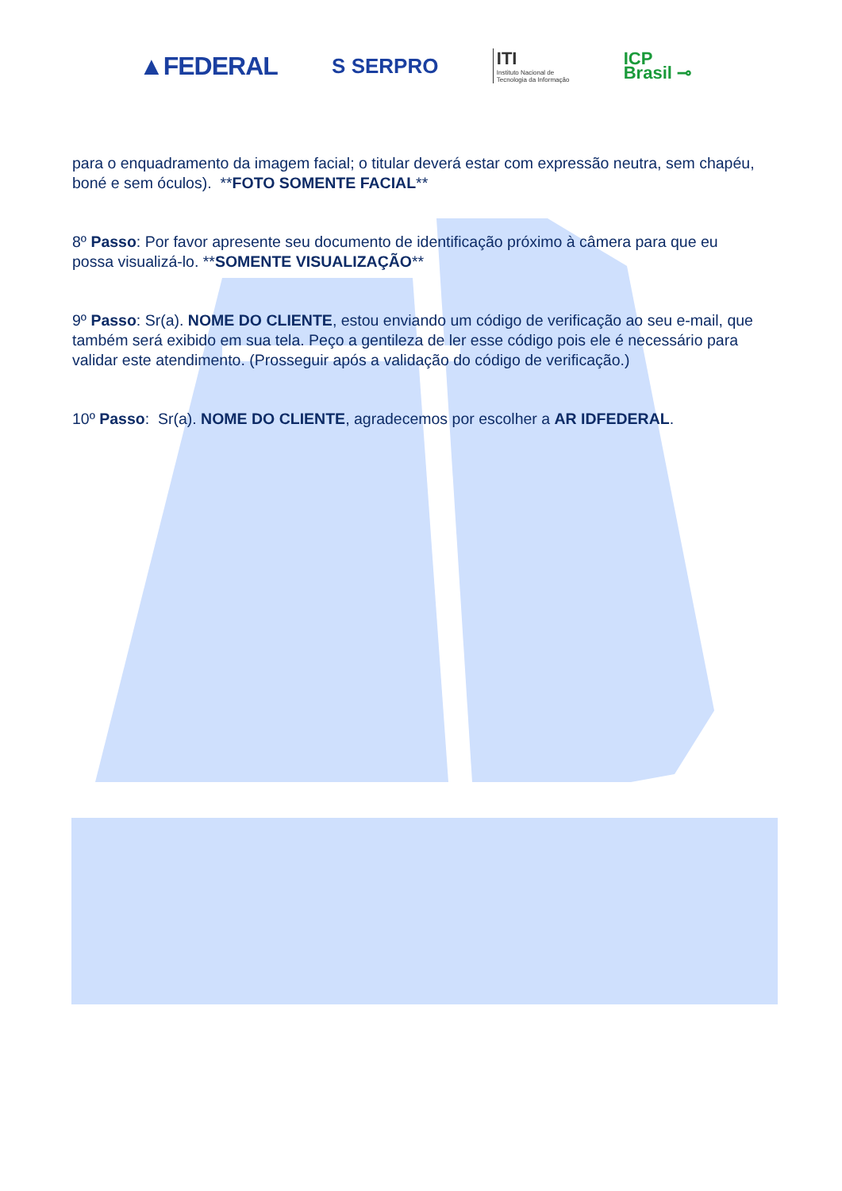▲FEDERAL
S SERPRO
ITI
Instituto Nacional de
Tecnologia da Informação
ICP
Brasil ⊸
para o enquadramento da imagem facial; o titular deverá estar com expressão neutra, sem chapéu, boné e sem óculos). **FOTO SOMENTE FACIAL**
8º Passo: Por favor apresente seu documento de identificação próximo à câmera para que eu possa visualizá-lo. **SOMENTE VISUALIZAÇÃO**
9º Passo: Sr(a). NOME DO CLIENTE, estou enviando um código de verificação ao seu e-mail, que também será exibido em sua tela. Peço a gentileza de ler esse código pois ele é necessário para validar este atendimento. (Prosseguir após a validação do código de verificação.)
10º Passo: Sr(a). NOME DO CLIENTE, agradecemos por escolher a AR IDFEDERAL.